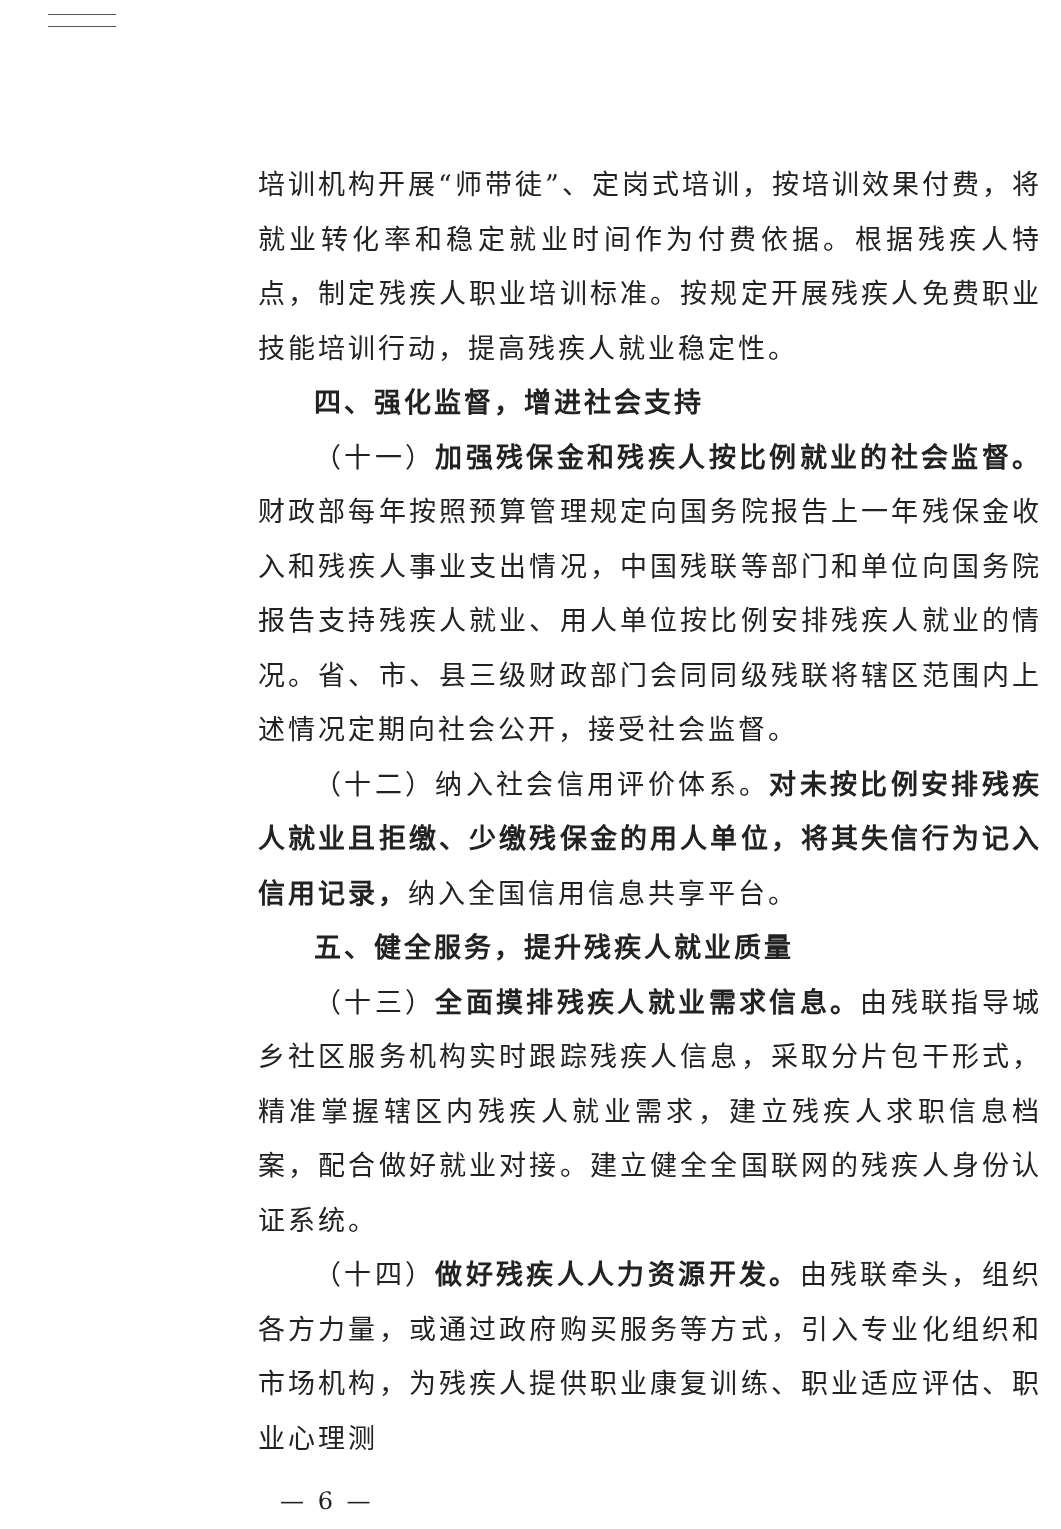培训机构开展“师带徒”、定岗式培训，按培训效果付费，将就业转化率和稳定就业时间作为付费依据。根据残疾人特点，制定残疾人职业培训标准。按规定开展残疾人免费职业技能培训行动，提高残疾人就业稳定性。
四、强化监督，增进社会支持
（十一）加强残保金和残疾人按比例就业的社会监督。财政部每年按照预算管理规定向国务院报告上一年残保金收入和残疾人事业支出情况，中国残联等部门和单位向国务院报告支持残疾人就业、用人单位按比例安排残疾人就业的情况。省、市、县三级财政部门会同同级残联将辖区范围内上述情况定期向社会公开，接受社会监督。
（十二）纳入社会信用评价体系。对未按比例安排残疾人就业且拒缴、少缴残保金的用人单位，将其失信行为记入信用记录，纳入全国信用信息共享平台。
五、健全服务，提升残疾人就业质量
（十三）全面摸排残疾人就业需求信息。由残联指导城乡社区服务机构实时跟踪残疾人信息，采取分片包干形式，精准掌握辖区内残疾人就业需求，建立残疾人求职信息档案，配合做好就业对接。建立健全全国联网的残疾人身份认证系统。
（十四）做好残疾人人力资源开发。由残联牵头，组织各方力量，或通过政府购买服务等方式，引入专业化组织和市场机构，为残疾人提供职业康复训练、职业适应评估、职业心理测
— 6 —